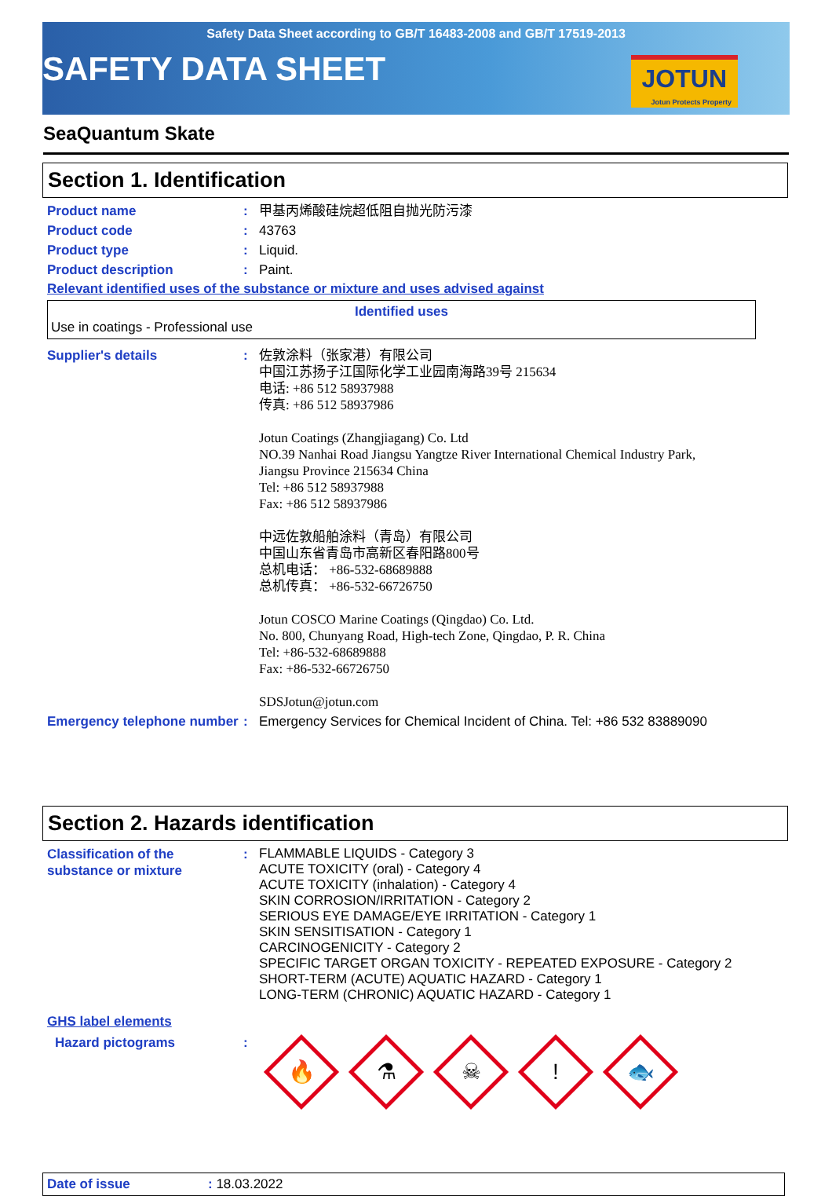Safety Data Sheet according to GB/T 16483-2008 and GB/T 17519-2013
SAFETY DATA SHEET
JOTUN
Jotun Protects Property
SeaQuantum Skate
Section 1. Identification
| Product name | : | 甲基丙烯酸硅烷超低阻自抛光防污漆 |
| Product code | : | 43763 |
| Product type | : | Liquid. |
| Product description | : | Paint. |
Relevant identified uses of the substance or mixture and uses advised against
Identified uses
Use in coatings - Professional use
| Supplier's details | : | 佐敦涂料（张家港）有限公司 中国江苏扬子江国际化学工业园南海路39号 215634 电话: +86 512 58937988 传真: +86 512 58937986 Jotun Coatings (Zhangjiagang) Co. Ltd NO.39 Nanhai Road Jiangsu Yangtze River International Chemical Industry Park, Jiangsu Province 215634 China Tel: +86 512 58937988 Fax: +86 512 58937986 中远佐敦船舶涂料（青岛）有限公司 中国山东省青岛市高新区春阳路800号 总机电话： +86-532-68689888 总机传真： +86-532-66726750 Jotun COSCO Marine Coatings (Qingdao) Co. Ltd. No. 800, Chunyang Road, High-tech Zone, Qingdao, P. R. China Tel: +86-532-68689888 Fax: +86-532-66726750 SDSJotun@jotun.com |
| Emergency telephone number | : | Emergency Services for Chemical Incident of China. Tel: +86 532 83889090 |
Section 2. Hazards identification
| Classification of the substance or mixture | : | FLAMMABLE LIQUIDS - Category 3 ACUTE TOXICITY (oral) - Category 4 ACUTE TOXICITY (inhalation) - Category 4 SKIN CORROSION/IRRITATION - Category 2 SERIOUS EYE DAMAGE/EYE IRRITATION - Category 1 SKIN SENSITISATION - Category 1 CARCINOGENICITY - Category 2 SPECIFIC TARGET ORGAN TOXICITY - REPEATED EXPOSURE - Category 2 SHORT-TERM (ACUTE) AQUATIC HAZARD - Category 1 LONG-TERM (CHRONIC) AQUATIC HAZARD - Category 1 |
GHS label elements
| Hazard pictograms | : | 🔥 ⚗ ☠ ! 🐟 |
Date of issue : 18.03.2022